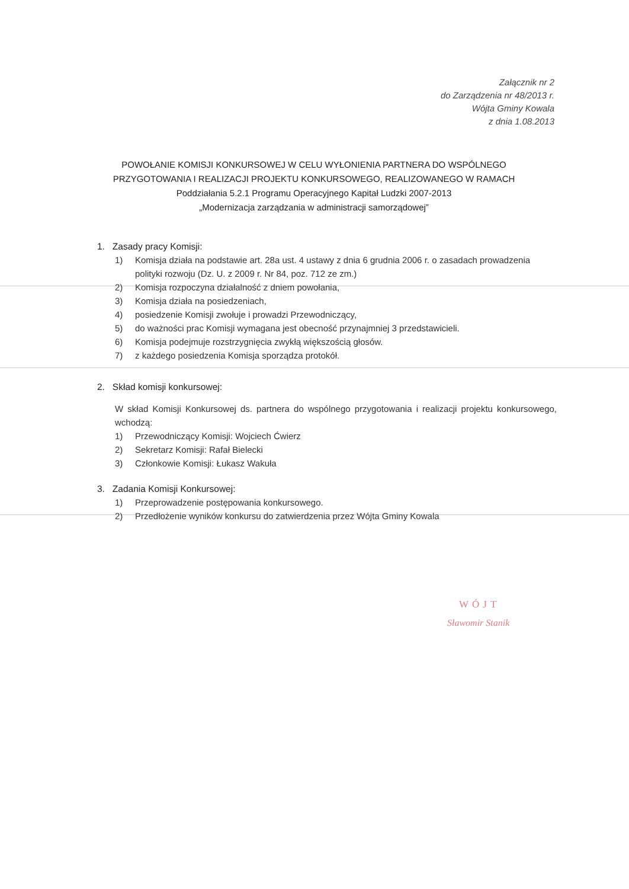Załącznik nr 2
do Zarządzenia nr 48/2013 r.
Wójta Gminy Kowala
z dnia 1.08.2013
POWOŁANIE KOMISJI KONKURSOWEJ W CELU WYŁONIENIA PARTNERA DO WSPÓLNEGO PRZYGOTOWANIA I REALIZACJI PROJEKTU KONKURSOWEGO, REALIZOWANEGO W RAMACH
Poddziałania 5.2.1 Programu Operacyjnego Kapitał Ludzki 2007-2013
„Modernizacja zarządzania w administracji samorządowej”
1. Zasady pracy Komisji:
1) Komisja działa na podstawie art. 28a ust. 4 ustawy z dnia 6 grudnia 2006 r. o zasadach prowadzenia polityki rozwoju (Dz. U. z 2009 r. Nr 84, poz. 712 ze zm.)
2) Komisja rozpoczyna działalność z dniem powołania,
3) Komisja działa na posiedzeniach,
4) posiedzenie Komisji zwołuje i prowadzi Przewodniczący,
5) do ważności prac Komisji wymagana jest obecność przynajmniej 3 przedstawicieli.
6) Komisja podejmuje rozstrzygnięcia zwykłą większością głosów.
7) z każdego posiedzenia Komisja sporządza protokół.
2. Skład komisji konkursowej:
W skład Komisji Konkursowej ds. partnera do wspólnego przygotowania i realizacji projektu konkursowego, wchodzą:
1) Przewodniczący Komisji: Wojciech Ćwierz
2) Sekretarz Komisji: Rafał Bielecki
3) Członkowie Komisji: Łukasz Wakuła
3. Zadania Komisji Konkursowej:
1) Przeprowadzenie postępowania konkursowego.
2) Przedłożenie wyników konkursu do zatwierdzenia przez Wójta Gminy Kowala
WÓJT
Sławomir Stanik